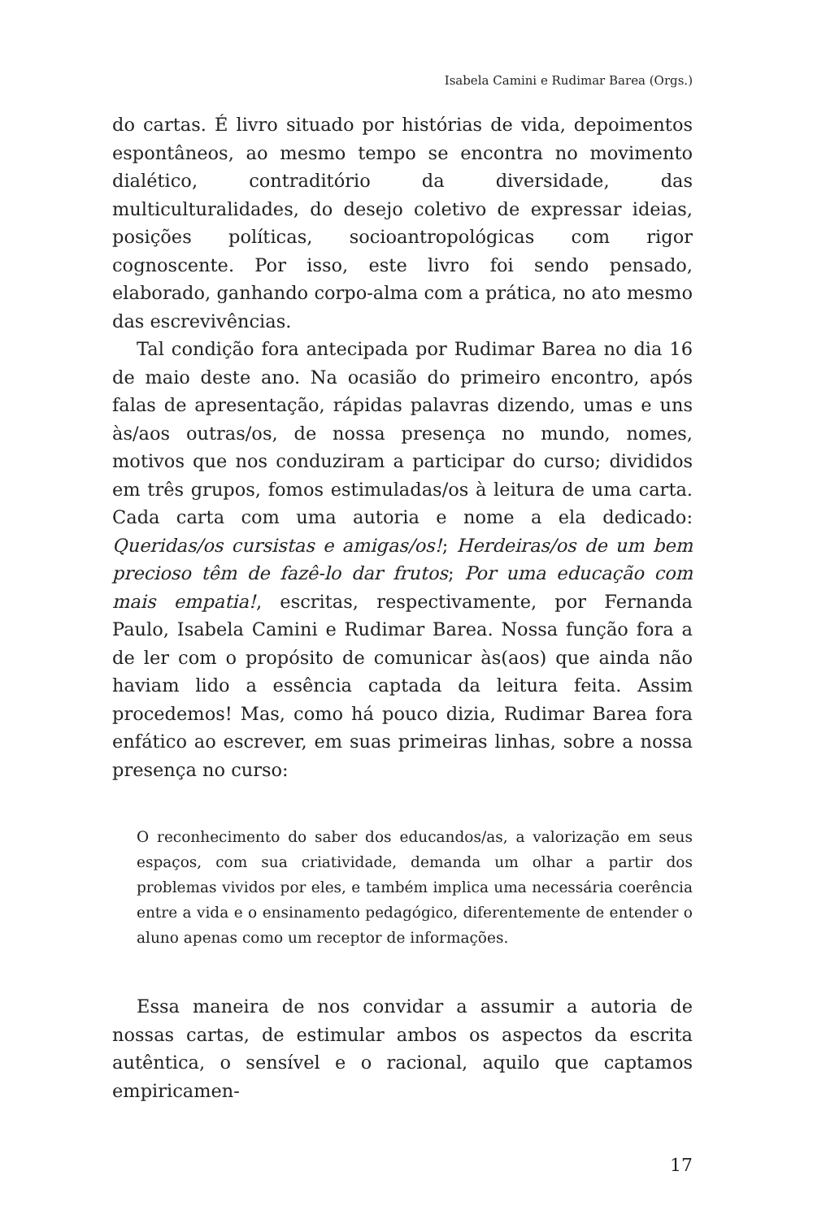Isabela Camini e Rudimar Barea (Orgs.)
do cartas. É livro situado por histórias de vida, depoimentos espontâneos, ao mesmo tempo se encontra no movimento dialético, contraditório da diversidade, das multiculturalidades, do desejo coletivo de expressar ideias, posições políticas, socioantropológicas com rigor cognoscente. Por isso, este livro foi sendo pensado, elaborado, ganhando corpo-alma com a prática, no ato mesmo das escrevivências.
Tal condição fora antecipada por Rudimar Barea no dia 16 de maio deste ano. Na ocasião do primeiro encontro, após falas de apresentação, rápidas palavras dizendo, umas e uns às/aos outras/os, de nossa presença no mundo, nomes, motivos que nos conduziram a participar do curso; divididos em três grupos, fomos estimuladas/os à leitura de uma carta. Cada carta com uma autoria e nome a ela dedicado: Queridas/os cursistas e amigas/os!; Herdeiras/os de um bem precioso têm de fazê-lo dar frutos; Por uma educação com mais empatia!, escritas, respectivamente, por Fernanda Paulo, Isabela Camini e Rudimar Barea. Nossa função fora a de ler com o propósito de comunicar às(aos) que ainda não haviam lido a essência captada da leitura feita. Assim procedemos! Mas, como há pouco dizia, Rudimar Barea fora enfático ao escrever, em suas primeiras linhas, sobre a nossa presença no curso:
O reconhecimento do saber dos educandos/as, a valorização em seus espaços, com sua criatividade, demanda um olhar a partir dos problemas vividos por eles, e também implica uma necessária coerência entre a vida e o ensinamento pedagógico, diferentemente de entender o aluno apenas como um receptor de informações.
Essa maneira de nos convidar a assumir a autoria de nossas cartas, de estimular ambos os aspectos da escrita autêntica, o sensível e o racional, aquilo que captamos empiricamen-
17